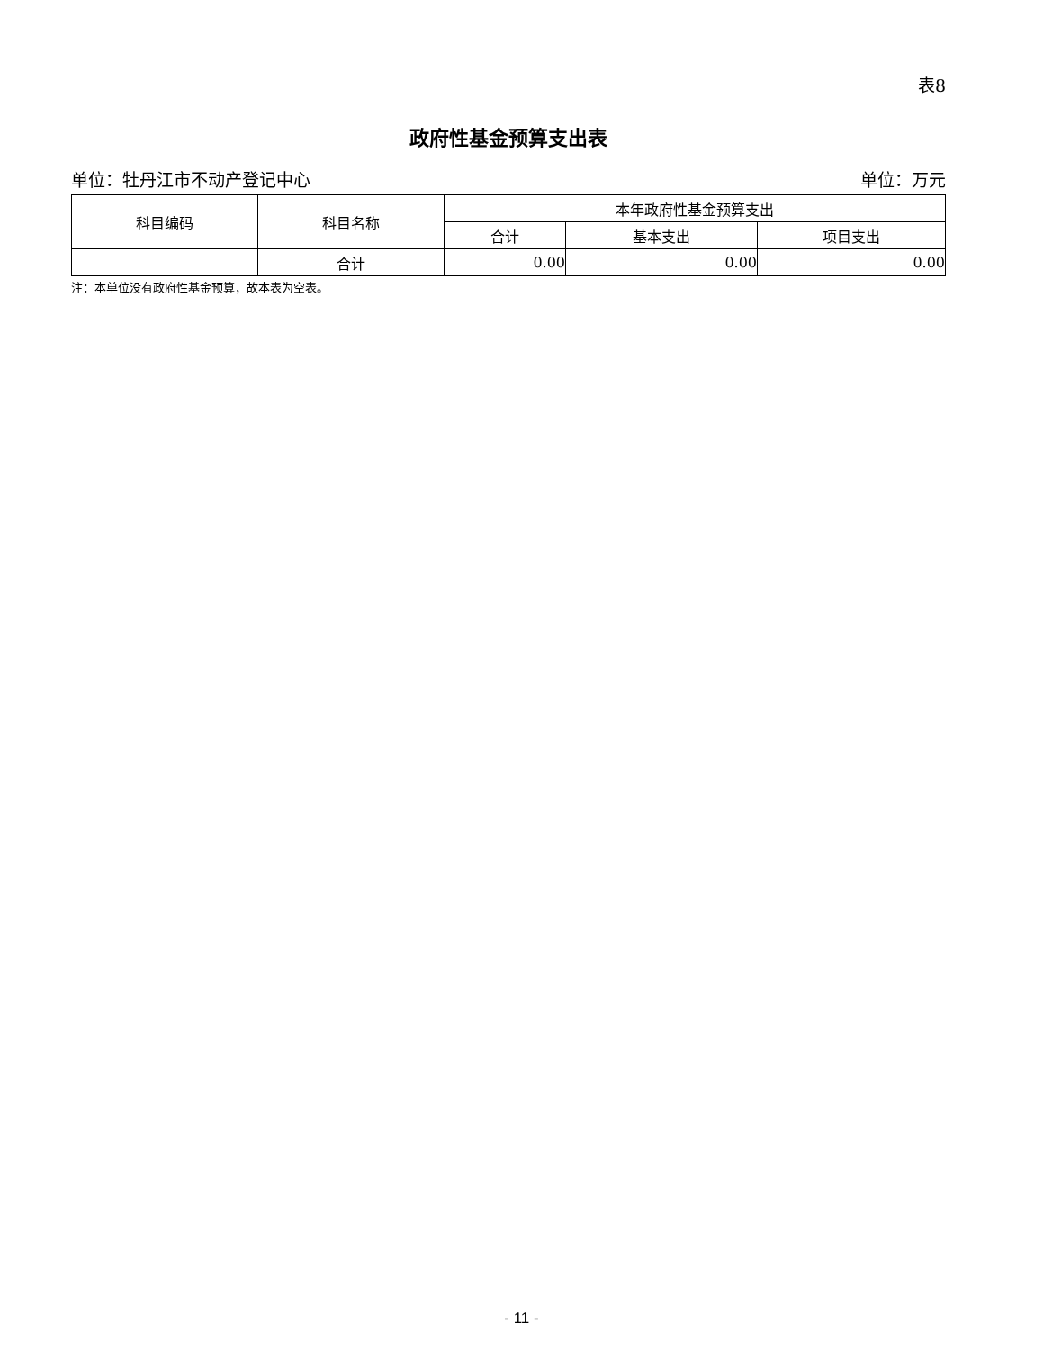表8
政府性基金预算支出表
单位：牡丹江市不动产登记中心 单位：万元
| 科目编码 | 科目名称 | 本年政府性基金预算支出 | | |
| --- | --- | --- | --- | --- |
| | | 合计 | 基本支出 | 项目支出 |
| | 合计 | 0.00 | 0.00 | 0.00 |
注：本单位没有政府性基金预算，故本表为空表。
- 11 -